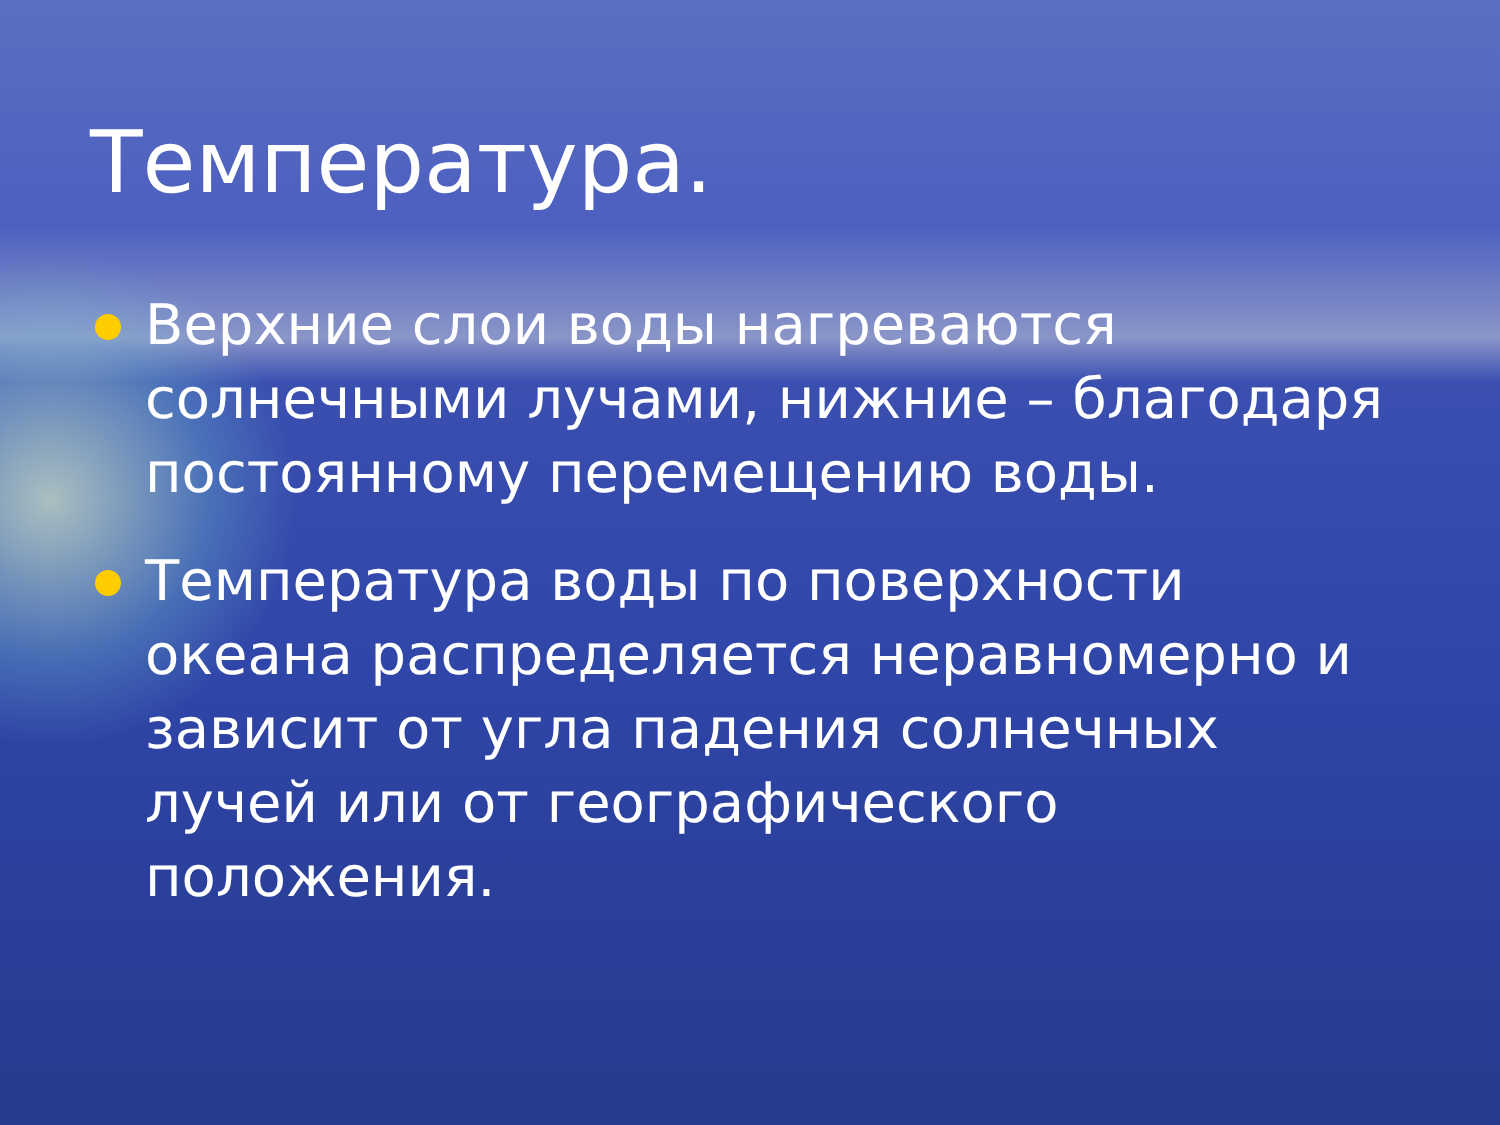Температура.
Верхние слои воды нагреваются солнечными лучами, нижние – благодаря постоянному перемещению воды.
Температура воды по поверхности океана распределяется неравномерно и зависит от угла падения солнечных лучей или от географического положения.